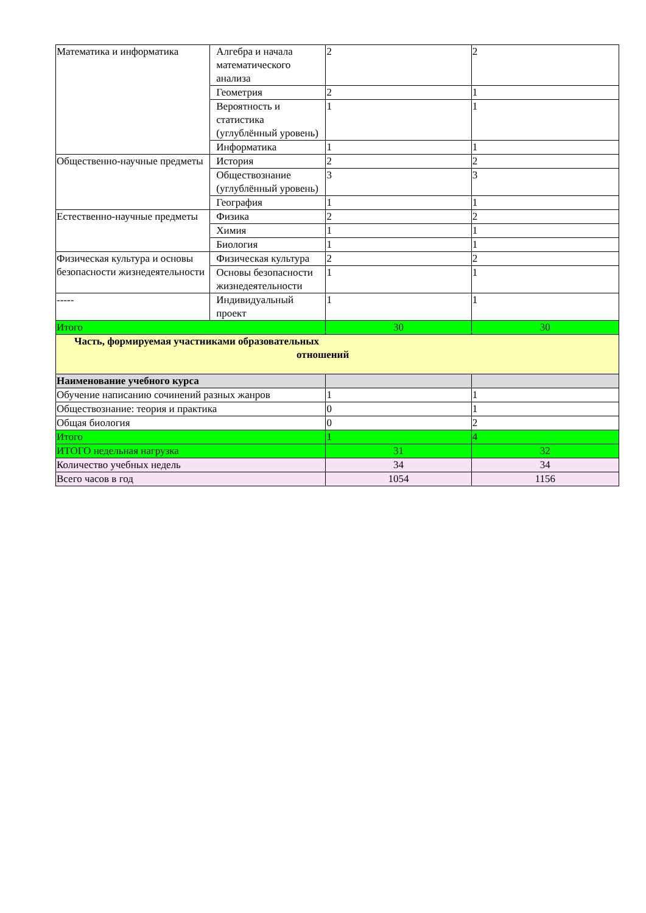| Математика и информатика | Алгебра и начала математического анализа | 2 | 2 |
| | Геометрия | 2 | 1 |
| | Вероятность и статистика (углублённый уровень) | 1 | 1 |
| | Информатика | 1 | 1 |
| Общественно-научные предметы | История | 2 | 2 |
| | Обществознание (углублённый уровень) | 3 | 3 |
| | География | 1 | 1 |
| Естественно-научные предметы | Физика | 2 | 2 |
| | Химия | 1 | 1 |
| | Биология | 1 | 1 |
| Физическая культура и основы безопасности жизнедеятельности | Физическая культура | 2 | 2 |
| | Основы безопасности жизнедеятельности | 1 | 1 |
| ----- | Индивидуальный проект | 1 | 1 |
| Итого | | 30 | 30 |
| Часть, формируемая участниками образовательных отношений | | | |
| Наименование учебного курса | | | |
| Обучение написанию сочинений разных жанров | | 1 | 1 |
| Обществознание: теория и практика | | 0 | 1 |
| Общая биология | | 0 | 2 |
| Итого | | 1 | 4 |
| ИТОГО недельная нагрузка | | 31 | 32 |
| Количество учебных недель | | 34 | 34 |
| Всего часов в год | | 1054 | 1156 |